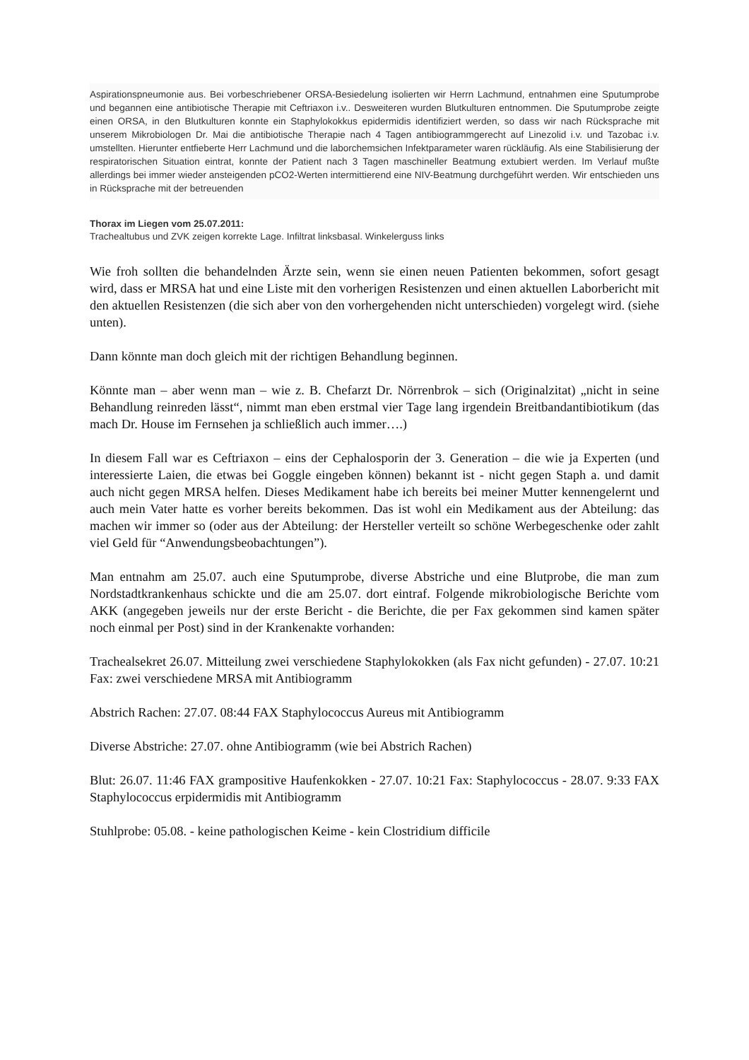Aspirationspneumonie aus. Bei vorbeschriebener ORSA-Besiedelung isolierten wir Herrn Lachmund, entnahmen eine Sputumprobe und begannen eine antibiotische Therapie mit Ceftriaxon i.v.. Desweiteren wurden Blutkulturen entnommen. Die Sputumprobe zeigte einen ORSA, in den Blutkulturen konnte ein Staphylokokkus epidermidis identifiziert werden, so dass wir nach Rücksprache mit unserem Mikrobiologen Dr. Mai die antibiotische Therapie nach 4 Tagen antibiogrammgerecht auf Linezolid i.v. und Tazobac i.v. umstellten. Hierunter entfieberte Herr Lachmund und die laborchemsichen Infektparameter waren rückläufig. Als eine Stabilisierung der respiratorischen Situation eintrat, konnte der Patient nach 3 Tagen maschineller Beatmung extubiert werden. Im Verlauf mußte allerdings bei immer wieder ansteigenden pCO2-Werten intermittierend eine NIV-Beatmung durchgeführt werden. Wir entschieden uns in Rücksprache mit der betreuenden
Thorax im Liegen vom 25.07.2011:
Trachealtubus und ZVK zeigen korrekte Lage. Infiltrat linksbasal. Winkelerguss links
Wie froh sollten die behandelnden Ärzte sein, wenn sie einen neuen Patienten bekommen, sofort gesagt wird, dass er MRSA hat und eine Liste mit den vorherigen Resistenzen und einen aktuellen Laborbericht mit den aktuellen Resistenzen (die sich aber von den vorhergehenden nicht unterschieden) vorgelegt wird. (siehe unten).
Dann könnte man doch gleich mit der richtigen Behandlung beginnen.
Könnte man – aber wenn man – wie z. B. Chefarzt Dr. Nörrenbrok – sich (Originalzitat) „nicht in seine Behandlung reinreden lässt“, nimmt man eben erstmal vier Tage lang irgendein Breitbandantibiotikum (das mach Dr. House im Fernsehen ja schließlich auch immer….)
In diesem Fall war es Ceftriaxon – eins der Cephalosporin der 3. Generation – die wie ja Experten (und interessierte Laien, die etwas bei Goggle eingeben können) bekannt ist - nicht gegen Staph a. und damit auch nicht gegen MRSA helfen. Dieses Medikament habe ich bereits bei meiner Mutter kennengelernt und auch mein Vater hatte es vorher bereits bekommen. Das ist wohl ein Medikament aus der Abteilung: das machen wir immer so (oder aus der Abteilung: der Hersteller verteilt so schöne Werbegeschenke oder zahlt viel Geld für “Anwendungsbeobachtungen”).
Man entnahm am 25.07. auch eine Sputumprobe, diverse Abstriche und eine Blutprobe, die man zum Nordstadtkrankenhaus schickte und die am 25.07. dort eintraf. Folgende mikrobiologische Berichte vom AKK (angegeben jeweils nur der erste Bericht - die Berichte, die per Fax gekommen sind kamen später noch einmal per Post) sind in der Krankenakte vorhanden:
Trachealsekret 26.07. Mitteilung zwei verschiedene Staphylokokken (als Fax nicht gefunden) - 27.07. 10:21 Fax: zwei verschiedene MRSA mit Antibiogramm
Abstrich Rachen: 27.07. 08:44 FAX Staphylococcus Aureus mit Antibiogramm
Diverse Abstriche: 27.07. ohne Antibiogramm (wie bei Abstrich Rachen)
Blut: 26.07. 11:46 FAX grampositive Haufenkokken - 27.07. 10:21 Fax: Staphylococcus - 28.07. 9:33 FAX Staphylococcus erpidermidis mit Antibiogramm
Stuhlprobe: 05.08. - keine pathologischen Keime - kein Clostridium difficile